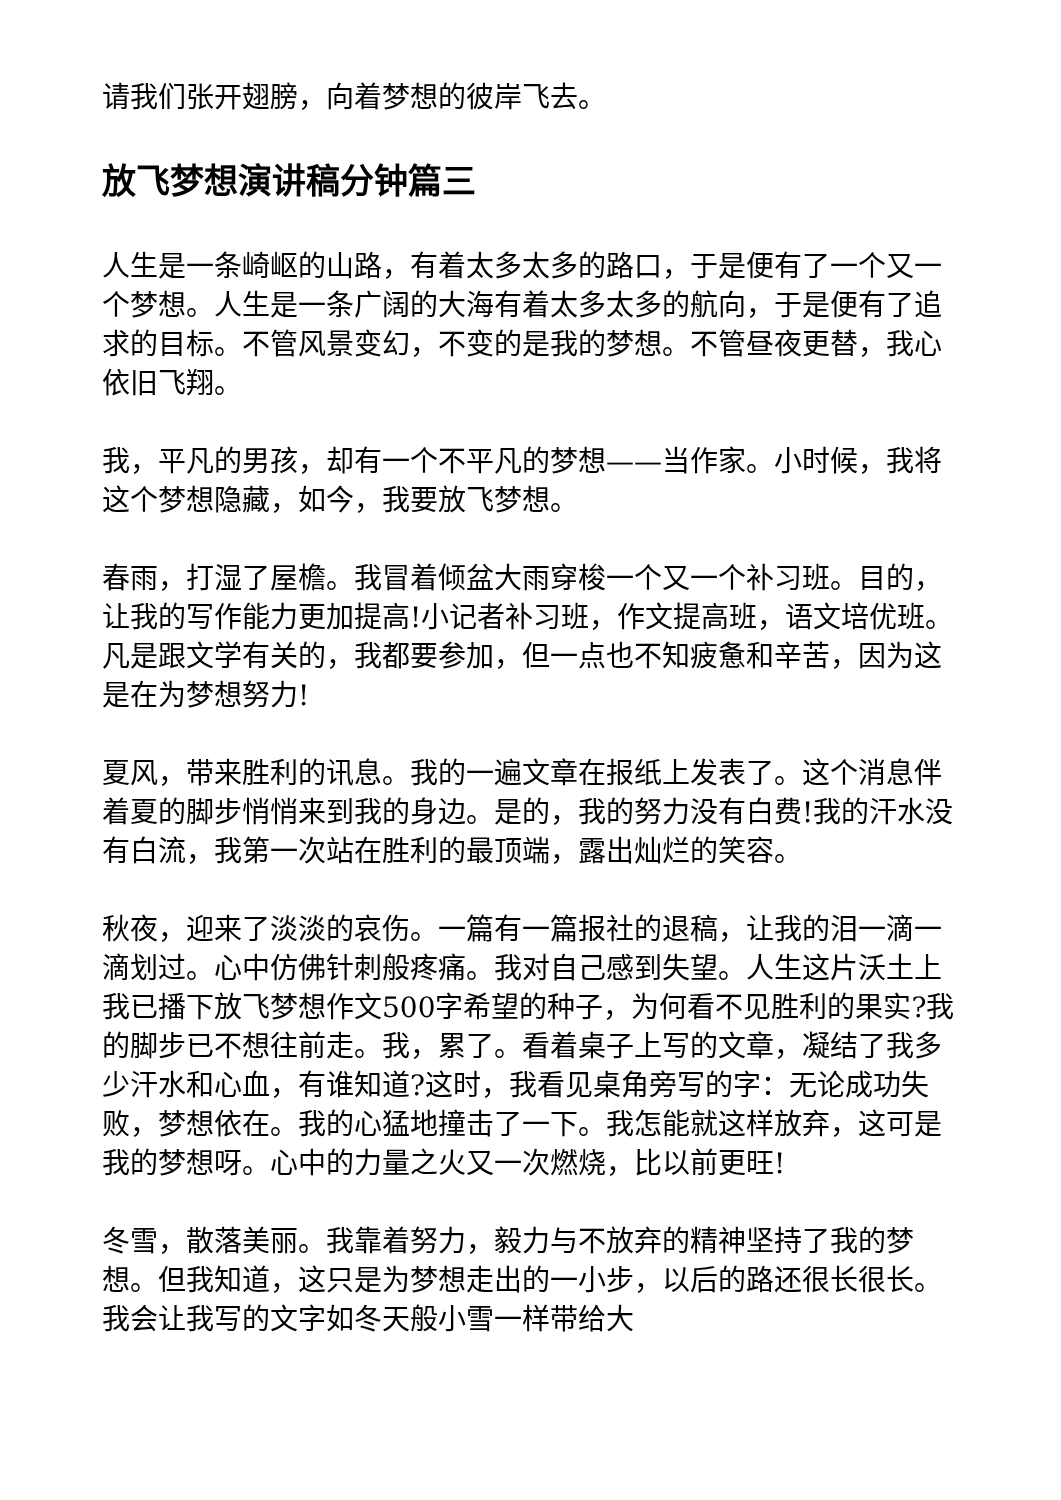请我们张开翅膀，向着梦想的彼岸飞去。
放飞梦想演讲稿分钟篇三
人生是一条崎岖的山路，有着太多太多的路口，于是便有了一个又一个梦想。人生是一条广阔的大海有着太多太多的航向，于是便有了追求的目标。不管风景变幻，不变的是我的梦想。不管昼夜更替，我心依旧飞翔。
我，平凡的男孩，却有一个不平凡的梦想——当作家。小时候，我将这个梦想隐藏，如今，我要放飞梦想。
春雨，打湿了屋檐。我冒着倾盆大雨穿梭一个又一个补习班。目的，让我的写作能力更加提高!小记者补习班，作文提高班，语文培优班。凡是跟文学有关的，我都要参加，但一点也不知疲惫和辛苦，因为这是在为梦想努力!
夏风，带来胜利的讯息。我的一遍文章在报纸上发表了。这个消息伴着夏的脚步悄悄来到我的身边。是的，我的努力没有白费!我的汗水没有白流，我第一次站在胜利的最顶端，露出灿烂的笑容。
秋夜，迎来了淡淡的哀伤。一篇有一篇报社的退稿，让我的泪一滴一滴划过。心中仿佛针刺般疼痛。我对自己感到失望。人生这片沃土上我已播下放飞梦想作文500字希望的种子，为何看不见胜利的果实?我的脚步已不想往前走。我，累了。看着桌子上写的文章，凝结了我多少汗水和心血，有谁知道?这时，我看见桌角旁写的字：无论成功失败，梦想依在。我的心猛地撞击了一下。我怎能就这样放弃，这可是我的梦想呀。心中的力量之火又一次燃烧，比以前更旺!
冬雪，散落美丽。我靠着努力，毅力与不放弃的精神坚持了我的梦想。但我知道，这只是为梦想走出的一小步，以后的路还很长很长。我会让我写的文字如冬天般小雪一样带给大